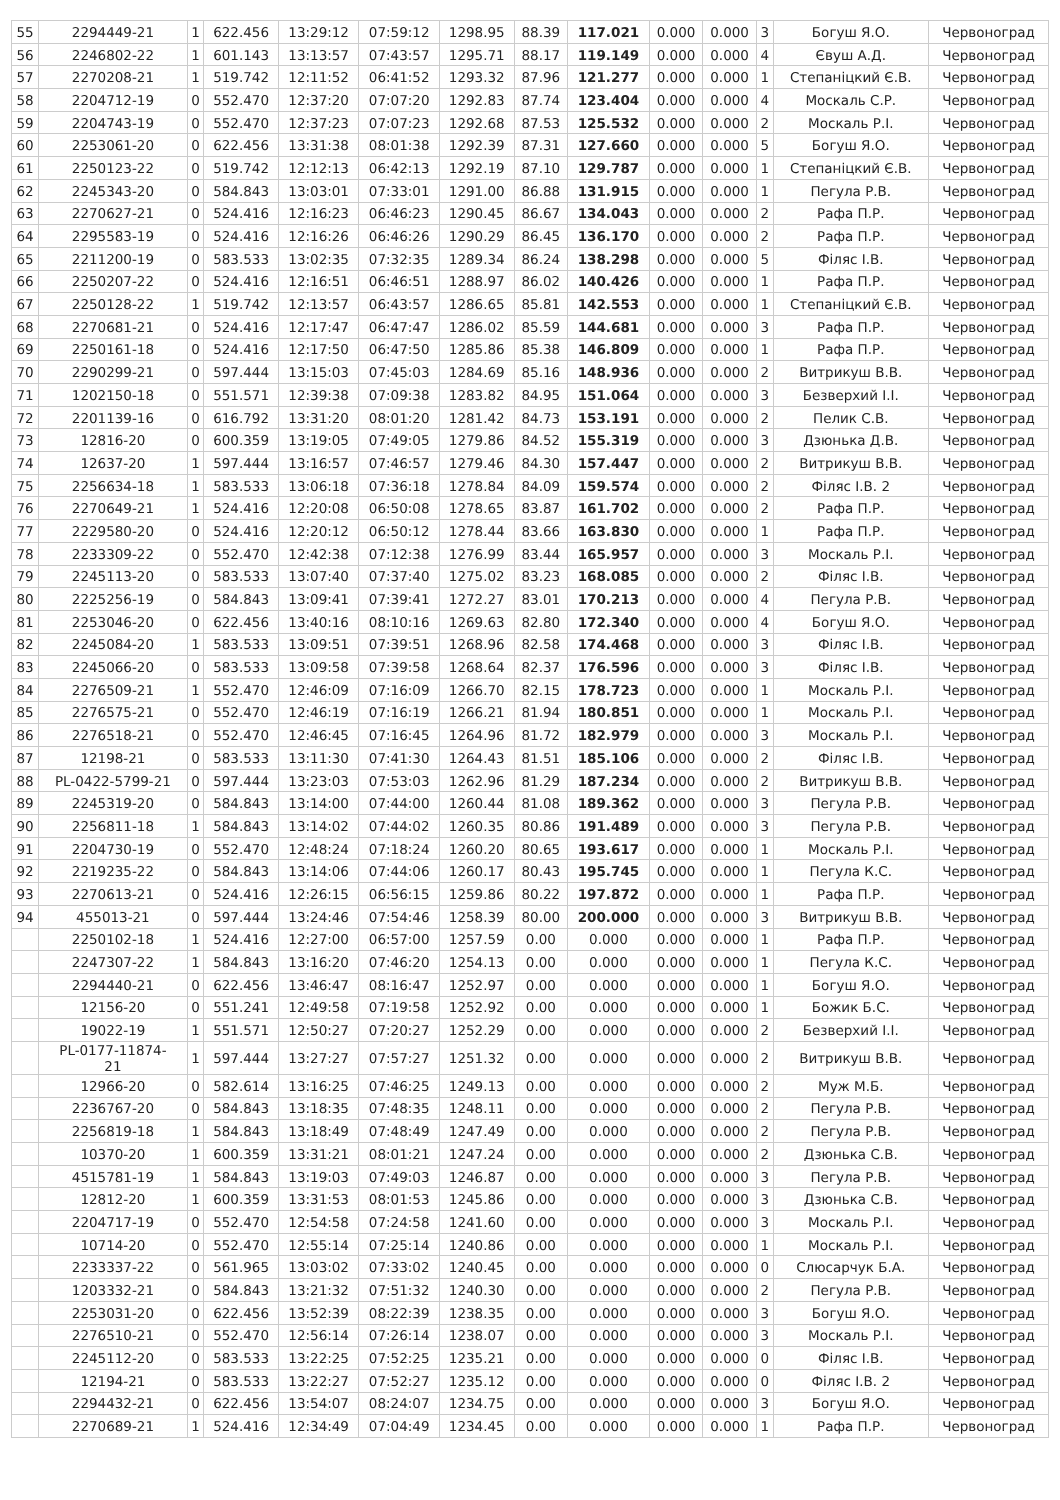| 55 | 2294449-21 | 1 | 622.456 | 13:29:12 | 07:59:12 | 1298.95 | 88.39 | 117.021 | 0.000 | 0.000 | 3 | Богуш Я.О. | Червоноград |
| 56 | 2246802-22 | 1 | 601.143 | 13:13:57 | 07:43:57 | 1295.71 | 88.17 | 119.149 | 0.000 | 0.000 | 4 | Євуш А.Д. | Червоноград |
| 57 | 2270208-21 | 1 | 519.742 | 12:11:52 | 06:41:52 | 1293.32 | 87.96 | 121.277 | 0.000 | 0.000 | 1 | Степаніцкий Є.В. | Червоноград |
| 58 | 2204712-19 | 0 | 552.470 | 12:37:20 | 07:07:20 | 1292.83 | 87.74 | 123.404 | 0.000 | 0.000 | 4 | Москаль С.Р. | Червоноград |
| 59 | 2204743-19 | 0 | 552.470 | 12:37:23 | 07:07:23 | 1292.68 | 87.53 | 125.532 | 0.000 | 0.000 | 2 | Москаль Р.І. | Червоноград |
| 60 | 2253061-20 | 0 | 622.456 | 13:31:38 | 08:01:38 | 1292.39 | 87.31 | 127.660 | 0.000 | 0.000 | 5 | Богуш Я.О. | Червоноград |
| 61 | 2250123-22 | 0 | 519.742 | 12:12:13 | 06:42:13 | 1292.19 | 87.10 | 129.787 | 0.000 | 0.000 | 1 | Степаніцкий Є.В. | Червоноград |
| 62 | 2245343-20 | 0 | 584.843 | 13:03:01 | 07:33:01 | 1291.00 | 86.88 | 131.915 | 0.000 | 0.000 | 1 | Пегула Р.В. | Червоноград |
| 63 | 2270627-21 | 0 | 524.416 | 12:16:23 | 06:46:23 | 1290.45 | 86.67 | 134.043 | 0.000 | 0.000 | 2 | Рафа П.Р. | Червоноград |
| 64 | 2295583-19 | 0 | 524.416 | 12:16:26 | 06:46:26 | 1290.29 | 86.45 | 136.170 | 0.000 | 0.000 | 2 | Рафа П.Р. | Червоноград |
| 65 | 2211200-19 | 0 | 583.533 | 13:02:35 | 07:32:35 | 1289.34 | 86.24 | 138.298 | 0.000 | 0.000 | 5 | Філяс І.В. | Червоноград |
| 66 | 2250207-22 | 0 | 524.416 | 12:16:51 | 06:46:51 | 1288.97 | 86.02 | 140.426 | 0.000 | 0.000 | 1 | Рафа П.Р. | Червоноград |
| 67 | 2250128-22 | 1 | 519.742 | 12:13:57 | 06:43:57 | 1286.65 | 85.81 | 142.553 | 0.000 | 0.000 | 1 | Степаніцкий Є.В. | Червоноград |
| 68 | 2270681-21 | 0 | 524.416 | 12:17:47 | 06:47:47 | 1286.02 | 85.59 | 144.681 | 0.000 | 0.000 | 3 | Рафа П.Р. | Червоноград |
| 69 | 2250161-18 | 0 | 524.416 | 12:17:50 | 06:47:50 | 1285.86 | 85.38 | 146.809 | 0.000 | 0.000 | 1 | Рафа П.Р. | Червоноград |
| 70 | 2290299-21 | 0 | 597.444 | 13:15:03 | 07:45:03 | 1284.69 | 85.16 | 148.936 | 0.000 | 0.000 | 2 | Витрикуш В.В. | Червоноград |
| 71 | 1202150-18 | 0 | 551.571 | 12:39:38 | 07:09:38 | 1283.82 | 84.95 | 151.064 | 0.000 | 0.000 | 3 | Безверхий І.І. | Червоноград |
| 72 | 2201139-16 | 0 | 616.792 | 13:31:20 | 08:01:20 | 1281.42 | 84.73 | 153.191 | 0.000 | 0.000 | 2 | Пелик С.В. | Червоноград |
| 73 | 12816-20 | 0 | 600.359 | 13:19:05 | 07:49:05 | 1279.86 | 84.52 | 155.319 | 0.000 | 0.000 | 3 | Дзюнька Д.В. | Червоноград |
| 74 | 12637-20 | 1 | 597.444 | 13:16:57 | 07:46:57 | 1279.46 | 84.30 | 157.447 | 0.000 | 0.000 | 2 | Витрикуш В.В. | Червоноград |
| 75 | 2256634-18 | 1 | 583.533 | 13:06:18 | 07:36:18 | 1278.84 | 84.09 | 159.574 | 0.000 | 0.000 | 2 | Філяс І.В. 2 | Червоноград |
| 76 | 2270649-21 | 1 | 524.416 | 12:20:08 | 06:50:08 | 1278.65 | 83.87 | 161.702 | 0.000 | 0.000 | 2 | Рафа П.Р. | Червоноград |
| 77 | 2229580-20 | 0 | 524.416 | 12:20:12 | 06:50:12 | 1278.44 | 83.66 | 163.830 | 0.000 | 0.000 | 1 | Рафа П.Р. | Червоноград |
| 78 | 2233309-22 | 0 | 552.470 | 12:42:38 | 07:12:38 | 1276.99 | 83.44 | 165.957 | 0.000 | 0.000 | 3 | Москаль Р.І. | Червоноград |
| 79 | 2245113-20 | 0 | 583.533 | 13:07:40 | 07:37:40 | 1275.02 | 83.23 | 168.085 | 0.000 | 0.000 | 2 | Філяс І.В. | Червоноград |
| 80 | 2225256-19 | 0 | 584.843 | 13:09:41 | 07:39:41 | 1272.27 | 83.01 | 170.213 | 0.000 | 0.000 | 4 | Пегула Р.В. | Червоноград |
| 81 | 2253046-20 | 0 | 622.456 | 13:40:16 | 08:10:16 | 1269.63 | 82.80 | 172.340 | 0.000 | 0.000 | 4 | Богуш Я.О. | Червоноград |
| 82 | 2245084-20 | 1 | 583.533 | 13:09:51 | 07:39:51 | 1268.96 | 82.58 | 174.468 | 0.000 | 0.000 | 3 | Філяс І.В. | Червоноград |
| 83 | 2245066-20 | 0 | 583.533 | 13:09:58 | 07:39:58 | 1268.64 | 82.37 | 176.596 | 0.000 | 0.000 | 3 | Філяс І.В. | Червоноград |
| 84 | 2276509-21 | 1 | 552.470 | 12:46:09 | 07:16:09 | 1266.70 | 82.15 | 178.723 | 0.000 | 0.000 | 1 | Москаль Р.І. | Червоноград |
| 85 | 2276575-21 | 0 | 552.470 | 12:46:19 | 07:16:19 | 1266.21 | 81.94 | 180.851 | 0.000 | 0.000 | 1 | Москаль Р.І. | Червоноград |
| 86 | 2276518-21 | 0 | 552.470 | 12:46:45 | 07:16:45 | 1264.96 | 81.72 | 182.979 | 0.000 | 0.000 | 3 | Москаль Р.І. | Червоноград |
| 87 | 12198-21 | 0 | 583.533 | 13:11:30 | 07:41:30 | 1264.43 | 81.51 | 185.106 | 0.000 | 0.000 | 2 | Філяс І.В. | Червоноград |
| 88 | PL-0422-5799-21 | 0 | 597.444 | 13:23:03 | 07:53:03 | 1262.96 | 81.29 | 187.234 | 0.000 | 0.000 | 2 | Витрикуш В.В. | Червоноград |
| 89 | 2245319-20 | 0 | 584.843 | 13:14:00 | 07:44:00 | 1260.44 | 81.08 | 189.362 | 0.000 | 0.000 | 3 | Пегула Р.В. | Червоноград |
| 90 | 2256811-18 | 1 | 584.843 | 13:14:02 | 07:44:02 | 1260.35 | 80.86 | 191.489 | 0.000 | 0.000 | 3 | Пегула Р.В. | Червоноград |
| 91 | 2204730-19 | 0 | 552.470 | 12:48:24 | 07:18:24 | 1260.20 | 80.65 | 193.617 | 0.000 | 0.000 | 1 | Москаль Р.І. | Червоноград |
| 92 | 2219235-22 | 0 | 584.843 | 13:14:06 | 07:44:06 | 1260.17 | 80.43 | 195.745 | 0.000 | 0.000 | 1 | Пегула К.С. | Червоноград |
| 93 | 2270613-21 | 0 | 524.416 | 12:26:15 | 06:56:15 | 1259.86 | 80.22 | 197.872 | 0.000 | 0.000 | 1 | Рафа П.Р. | Червоноград |
| 94 | 455013-21 | 0 | 597.444 | 13:24:46 | 07:54:46 | 1258.39 | 80.00 | 200.000 | 0.000 | 0.000 | 3 | Витрикуш В.В. | Червоноград |
| | 2250102-18 | 1 | 524.416 | 12:27:00 | 06:57:00 | 1257.59 | 0.00 | 0.000 | 0.000 | 0.000 | 1 | Рафа П.Р. | Червоноград |
| | 2247307-22 | 1 | 584.843 | 13:16:20 | 07:46:20 | 1254.13 | 0.00 | 0.000 | 0.000 | 0.000 | 1 | Пегула К.С. | Червоноград |
| | 2294440-21 | 0 | 622.456 | 13:46:47 | 08:16:47 | 1252.97 | 0.00 | 0.000 | 0.000 | 0.000 | 1 | Богуш Я.О. | Червоноград |
| | 12156-20 | 0 | 551.241 | 12:49:58 | 07:19:58 | 1252.92 | 0.00 | 0.000 | 0.000 | 0.000 | 1 | Божик Б.С. | Червоноград |
| | 19022-19 | 1 | 551.571 | 12:50:27 | 07:20:27 | 1252.29 | 0.00 | 0.000 | 0.000 | 0.000 | 2 | Безверхий І.І. | Червоноград |
| | PL-0177-11874- 21 | 1 | 597.444 | 13:27:27 | 07:57:27 | 1251.32 | 0.00 | 0.000 | 0.000 | 0.000 | 2 | Витрикуш В.В. | Червоноград |
| | 12966-20 | 0 | 582.614 | 13:16:25 | 07:46:25 | 1249.13 | 0.00 | 0.000 | 0.000 | 0.000 | 2 | Муж М.Б. | Червоноград |
| | 2236767-20 | 0 | 584.843 | 13:18:35 | 07:48:35 | 1248.11 | 0.00 | 0.000 | 0.000 | 0.000 | 2 | Пегула Р.В. | Червоноград |
| | 2256819-18 | 1 | 584.843 | 13:18:49 | 07:48:49 | 1247.49 | 0.00 | 0.000 | 0.000 | 0.000 | 2 | Пегула Р.В. | Червоноград |
| | 10370-20 | 1 | 600.359 | 13:31:21 | 08:01:21 | 1247.24 | 0.00 | 0.000 | 0.000 | 0.000 | 2 | Дзюнька С.В. | Червоноград |
| | 4515781-19 | 1 | 584.843 | 13:19:03 | 07:49:03 | 1246.87 | 0.00 | 0.000 | 0.000 | 0.000 | 3 | Пегула Р.В. | Червоноград |
| | 12812-20 | 1 | 600.359 | 13:31:53 | 08:01:53 | 1245.86 | 0.00 | 0.000 | 0.000 | 0.000 | 3 | Дзюнька С.В. | Червоноград |
| | 2204717-19 | 0 | 552.470 | 12:54:58 | 07:24:58 | 1241.60 | 0.00 | 0.000 | 0.000 | 0.000 | 3 | Москаль Р.І. | Червоноград |
| | 10714-20 | 0 | 552.470 | 12:55:14 | 07:25:14 | 1240.86 | 0.00 | 0.000 | 0.000 | 0.000 | 1 | Москаль Р.І. | Червоноград |
| | 2233337-22 | 0 | 561.965 | 13:03:02 | 07:33:02 | 1240.45 | 0.00 | 0.000 | 0.000 | 0.000 | 0 | Слюсарчук Б.А. | Червоноград |
| | 1203332-21 | 0 | 584.843 | 13:21:32 | 07:51:32 | 1240.30 | 0.00 | 0.000 | 0.000 | 0.000 | 2 | Пегула Р.В. | Червоноград |
| | 2253031-20 | 0 | 622.456 | 13:52:39 | 08:22:39 | 1238.35 | 0.00 | 0.000 | 0.000 | 0.000 | 3 | Богуш Я.О. | Червоноград |
| | 2276510-21 | 0 | 552.470 | 12:56:14 | 07:26:14 | 1238.07 | 0.00 | 0.000 | 0.000 | 0.000 | 3 | Москаль Р.І. | Червоноград |
| | 2245112-20 | 0 | 583.533 | 13:22:25 | 07:52:25 | 1235.21 | 0.00 | 0.000 | 0.000 | 0.000 | 0 | Філяс І.В. | Червоноград |
| | 12194-21 | 0 | 583.533 | 13:22:27 | 07:52:27 | 1235.12 | 0.00 | 0.000 | 0.000 | 0.000 | 0 | Філяс І.В. 2 | Червоноград |
| | 2294432-21 | 0 | 622.456 | 13:54:07 | 08:24:07 | 1234.75 | 0.00 | 0.000 | 0.000 | 0.000 | 3 | Богуш Я.О. | Червоноград |
| | 2270689-21 | 1 | 524.416 | 12:34:49 | 07:04:49 | 1234.45 | 0.00 | 0.000 | 0.000 | 0.000 | 1 | Рафа П.Р. | Червоноград |